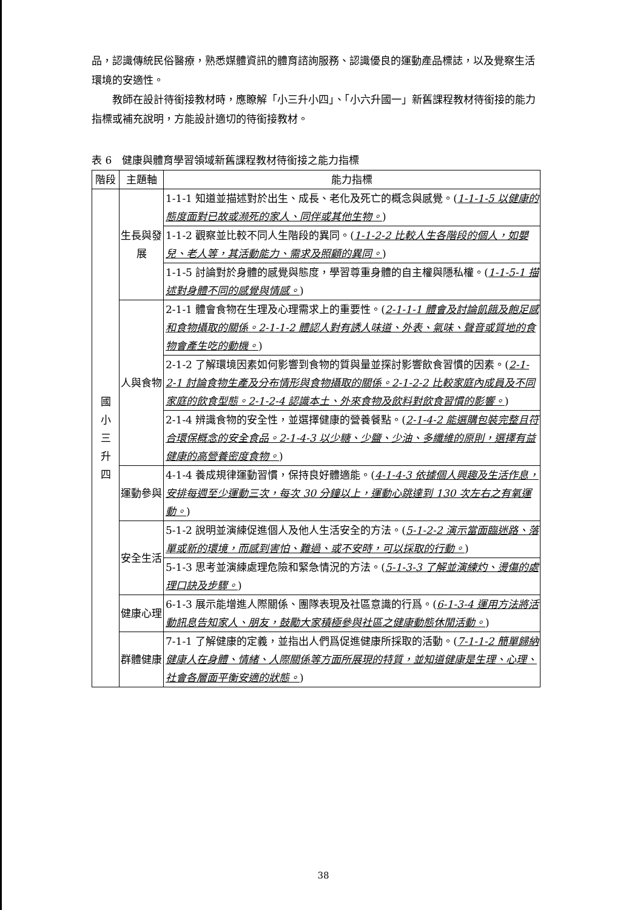品，認識傳統民俗醫療，熟悉媒體資訊的體育諮詢服務、認識優良的運動產品標誌，以及覺察生活環境的安適性。
教師在設計待銜接教材時，應瞭解「小三升小四」、「小六升國一」新舊課程教材待銜接的能力指標或補充說明，方能設計適切的待銜接教材。
表 6　健康與體育學習領域新舊課程教材待銜接之能力指標
| 階段 | 主題軸 | 能力指標 |
| --- | --- | --- |
| 國 小 三 升 四 | 生長與發展 | 1-1-1 知道並描述對於出生、成長、老化及死亡的概念與感覺。( 1-1-1-5 以健康的態度面對已故或瀕死的家人、同伴或其他生物。 ) |
| | | 1-1-2 觀察並比較不同人生階段的異同。( 1-1-2-2 比較人生各階段的個人，如嬰兒、老人等，其活動能力、需求及照顧的異同。 ) |
| | | 1-1-5 討論對於身體的感覺與態度，學習尊重身體的自主權與隱私權。( 1-1-5-1 描述對身體不同的感覺與情感。 ) |
| | 人與食物 | 2-1-1 體會食物在生理及心理需求上的重要性。( 2-1-1-1 體會及討論飢餓及飽足感和食物攝取的關係。2-1-1-2 體認人對有誘人味道、外表、氣味、聲音或質地的食物會產生吃的動機。 ) |
| | | 2-1-2 了解環境因素如何影響到食物的質與量並探討影響飲食習慣的因素。( 2-1-2-1 討論食物生產及分布情形與食物攝取的關係。2-1-2-2 比較家庭內成員及不同家庭的飲食型態。2-1-2-4 認識本土、外來食物及飲料對飲食習慣的影響。 ) |
| | | 2-1-4 辨識食物的安全性，並選擇健康的營養餐點。( 2-1-4-2 能選購包裝完整且符合環保概念的安全食品。2-1-4-3 以少糖、少鹽、少油、多纖維的原則，選擇有益健康的高營養密度食物。 ) |
| | 運動參與 | 4-1-4 養成規律運動習慣，保持良好體適能。( 4-1-4-3 依據個人興趣及生活作息，安排每週至少運動三次，每次 30 分鐘以上，運動心跳達到 130 次左右之有氧運動。 ) |
| | 安全生活 | 5-1-2 說明並演練促進個人及他人生活安全的方法。( 5-1-2-2 演示當面臨迷路、落單或新的環境，而感到害怕、難過、或不安時，可以採取的行動。 ) |
| | | 5-1-3 思考並演練處理危險和緊急情況的方法。( 5-1-3-3 了解並演練灼、燙傷的處理口訣及步驟。 ) |
| | 健康心理 | 6-1-3 展示能增進人際關係、團隊表現及社區意識的行爲。( 6-1-3-4 運用方法將活動訊息告知家人、朋友，鼓勵大家積極參與社區之健康動態休閒活動。 ) |
| | 群體健康 | 7-1-1 了解健康的定義，並指出人們爲促進健康所採取的活動。( 7-1-1-2 簡單歸納健康人在身體、情緒、人際關係等方面所展現的特質，並知道健康是生理、心理、社會各層面平衡安適的狀態。 ) |
38